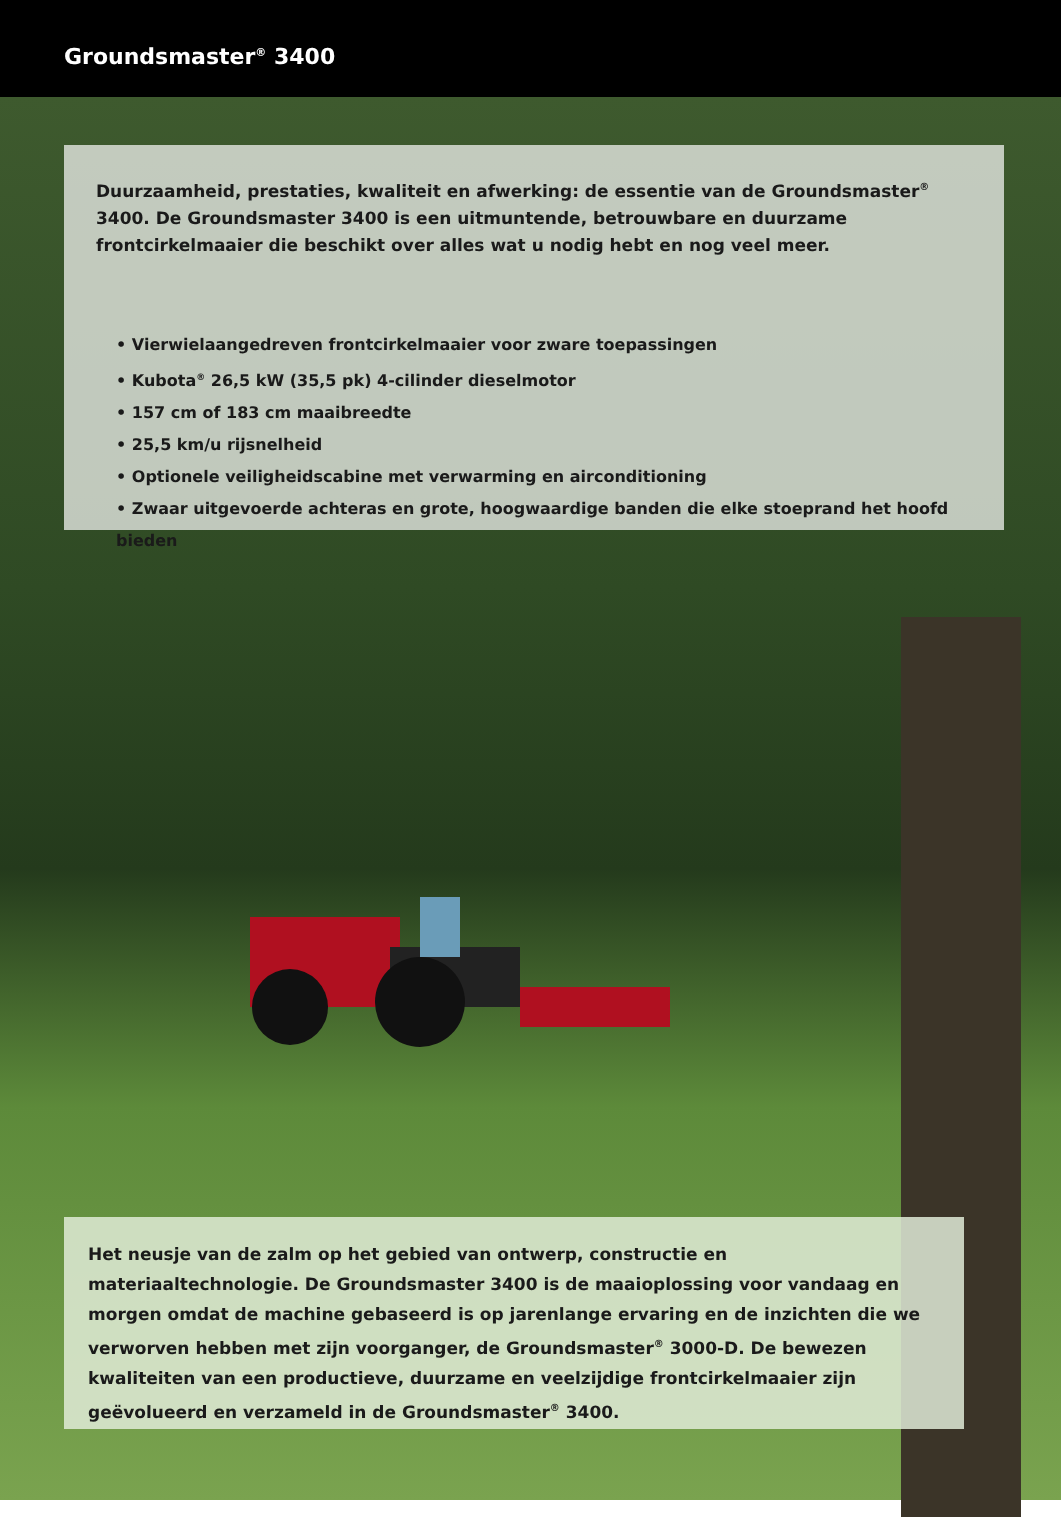Groundsmaster<sup>®</sup> 3400
Duurzaamheid, prestaties, kwaliteit en afwerking: de essentie van de Groundsmaster<sup>®</sup> 3400. De Groundsmaster 3400 is een uitmuntende, betrouwbare en duurzame frontcirkelmaaier die beschikt over alles wat u nodig hebt en nog veel meer.
• Vierwielaangedreven frontcirkelmaaier voor zware toepassingen
• Kubota<sup>®</sup> 26,5 kW (35,5 pk) 4-cilinder dieselmotor
• 157 cm of 183 cm maaibreedte
• 25,5 km/u rijsnelheid
• Optionele veiligheidscabine met verwarming en airconditioning
• Zwaar uitgevoerde achteras en grote, hoogwaardige banden die elke stoeprand het hoofd bieden
Het neusje van de zalm op het gebied van ontwerp, constructie en materiaaltechnologie. De Groundsmaster 3400 is de maaioplossing voor vandaag en morgen omdat de machine gebaseerd is op jarenlange ervaring en de inzichten die we verworven hebben met zijn voorganger, de Groundsmaster<sup>®</sup> 3000-D. De bewezen kwaliteiten van een productieve, duurzame en veelzijdige frontcirkelmaaier zijn geëvolueerd en verzameld in de Groundsmaster<sup>®</sup> 3400.